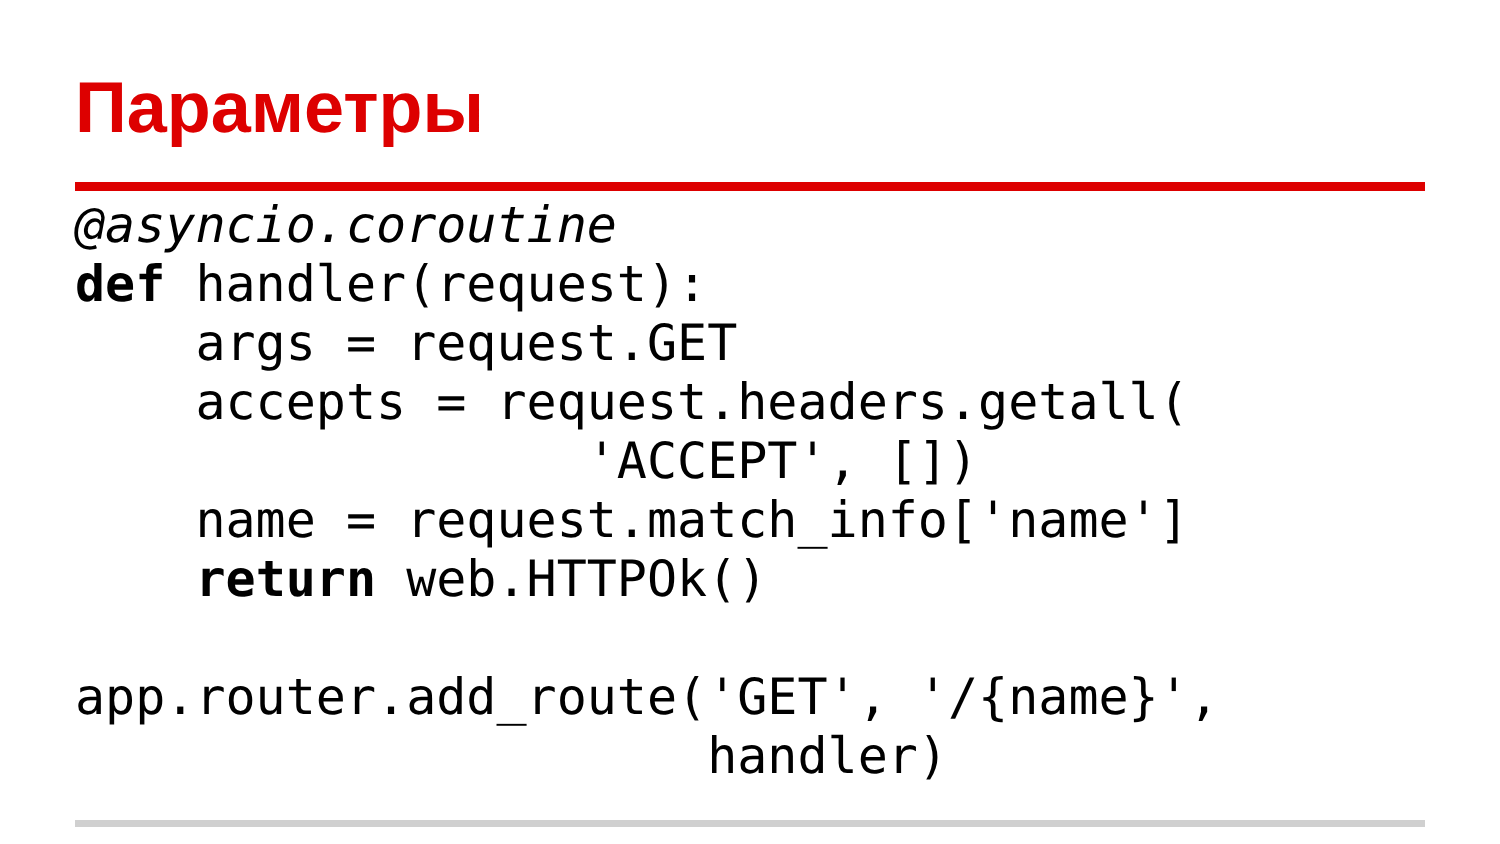Параметры
@asyncio.coroutine
def handler(request):
    args = request.GET
    accepts = request.headers.getall(
                 'ACCEPT', [])
    name = request.match_info['name']
    return web.HTTPOk()

app.router.add_route('GET', '/{name}',
                     handler)